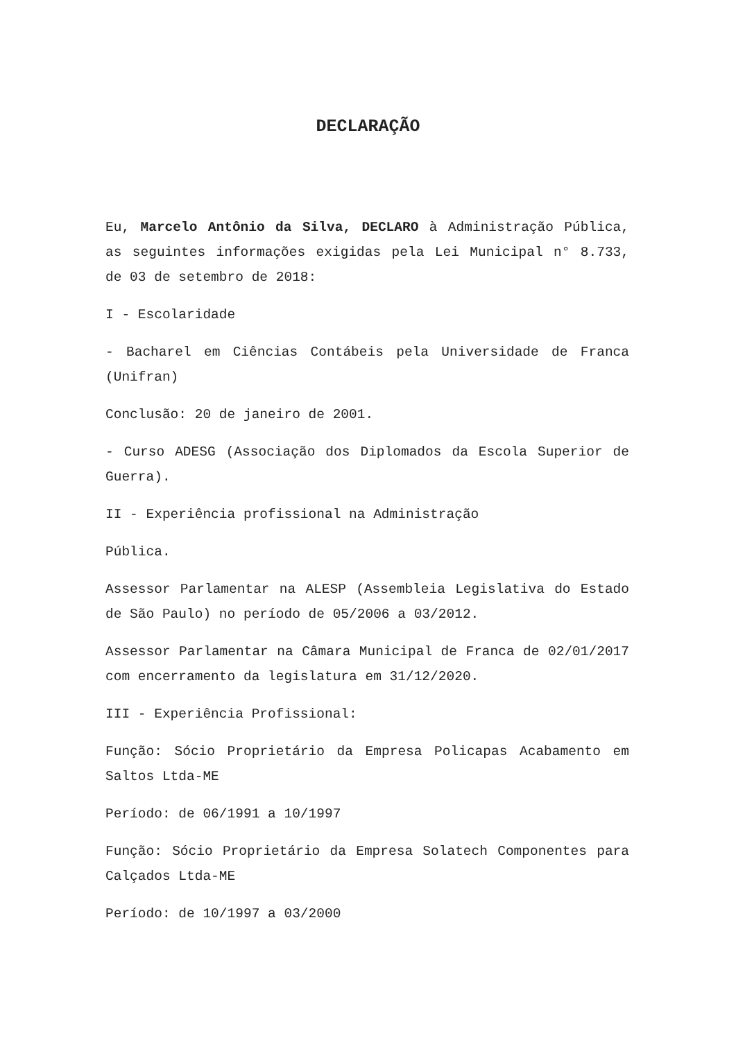DECLARAÇÃO
Eu, Marcelo Antônio da Silva, DECLARO à Administração Pública, as seguintes informações exigidas pela Lei Municipal n° 8.733, de 03 de setembro de 2018:
I - Escolaridade
- Bacharel em Ciências Contábeis pela Universidade de Franca (Unifran)
Conclusão: 20 de janeiro de 2001.
- Curso ADESG (Associação dos Diplomados da Escola Superior de Guerra).
II - Experiência profissional na Administração
Pública.
Assessor Parlamentar na ALESP (Assembleia Legislativa do Estado de São Paulo) no período de 05/2006 a 03/2012.
Assessor Parlamentar na Câmara Municipal de Franca de 02/01/2017 com encerramento da legislatura em 31/12/2020.
III - Experiência Profissional:
Função: Sócio Proprietário da Empresa Policapas Acabamento em Saltos Ltda-ME
Período: de 06/1991 a 10/1997
Função: Sócio Proprietário da Empresa Solatech Componentes para Calçados Ltda-ME
Período: de 10/1997 a 03/2000